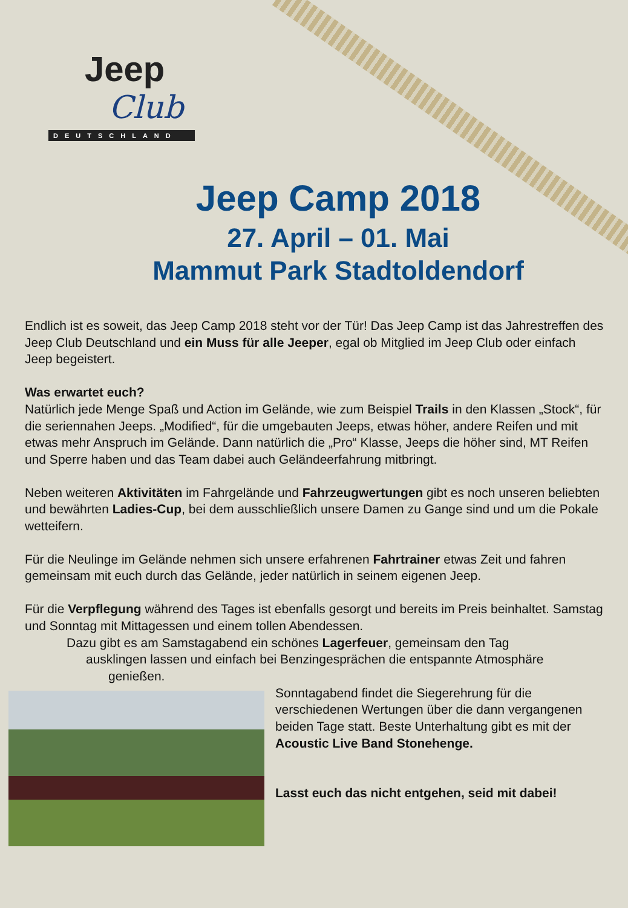Jeep
Club
DEUTSCHLAND
Jeep Camp 2018
27. April – 01. Mai
Mammut Park Stadtoldendorf
Endlich ist es soweit, das Jeep Camp 2018 steht vor der Tür! Das Jeep Camp ist das Jahrestreffen des Jeep Club Deutschland und ein Muss für alle Jeeper, egal ob Mitglied im Jeep Club oder einfach Jeep begeistert.
Was erwartet euch?
Natürlich jede Menge Spaß und Action im Gelände, wie zum Beispiel Trails in den Klassen „Stock“, für die seriennahen Jeeps. „Modified“, für die umgebauten Jeeps, etwas höher, andere Reifen und mit etwas mehr Anspruch im Gelände. Dann natürlich die „Pro“ Klasse, Jeeps die höher sind, MT Reifen und Sperre haben und das Team dabei auch Geländeerfahrung mitbringt.
Neben weiteren Aktivitäten im Fahrgelände und Fahrzeugwertungen gibt es noch unseren beliebten und bewährten Ladies-Cup, bei dem ausschließlich unsere Damen zu Gange sind und um die Pokale wetteifern.
Für die Neulinge im Gelände nehmen sich unsere erfahrenen Fahrtrainer etwas Zeit und fahren gemeinsam mit euch durch das Gelände, jeder natürlich in seinem eigenen Jeep.
Für die Verpflegung während des Tages ist ebenfalls gesorgt und bereits im Preis beinhaltet. Samstag und Sonntag mit Mittagessen und einem tollen Abendessen.
Dazu gibt es am Samstagabend ein schönes Lagerfeuer, gemeinsam den Tag
ausklingen lassen und einfach bei Benzingesprächen die entspannte Atmosphäre
genießen.
Sonntagabend findet die Siegerehrung für die verschiedenen Wertungen über die dann vergangenen beiden Tage statt. Beste Unterhaltung gibt es mit der Acoustic Live Band Stonehenge.
Lasst euch das nicht entgehen, seid mit dabei!